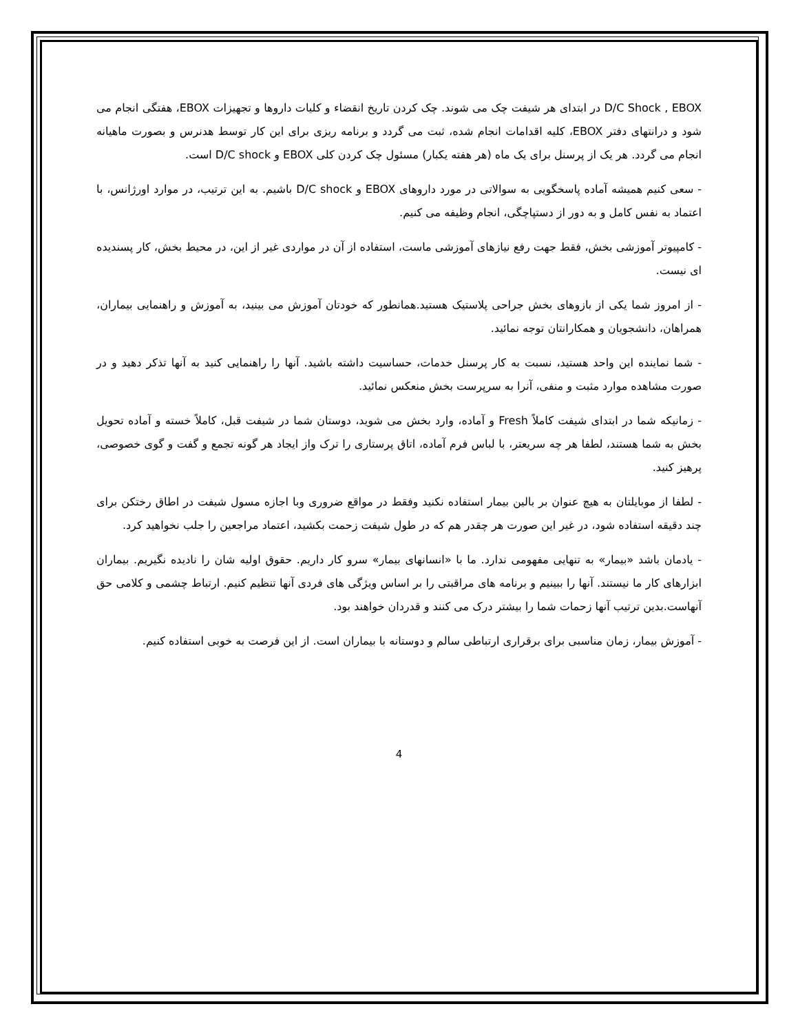D/C Shock , EBOX در ابتدای هر شیفت چک می شوند. چک کردن تاریخ انقضاء و کلیات داروها و تجهیزات EBOX، هفتگی انجام می شود و درانتهای دفتر EBOX، کلیه اقدامات انجام شده، ثبت می گردد و برنامه ریزی برای این کار توسط هدنرس و بصورت ماهیانه انجام می گردد. هر یک از پرسنل برای یک ماه (هر هفته یکبار) مسئول چک کردن کلی EBOX و D/C shock است.
- سعی کنیم همیشه آماده پاسخگویی به سوالاتی در مورد داروهای EBOX و D/C shock باشیم. به این ترتیب، در موارد اورژانس، با اعتماد به نفس کامل و به دور از دستپاچگی، انجام وظیفه می کنیم.
- کامپیوتر آموزشی بخش، فقط جهت رفع نیازهای آموزشی ماست، استفاده از آن در مواردی غیر از این، در محیط بخش، کار پسندیده ای نیست.
- از امروز شما یکی از بازوهای بخش جراحی پلاستیک هستید.همانطور که خودتان آموزش می بینید، به آموزش و راهنمایی بیماران، همراهان، دانشجویان و همکارانتان توجه نمائید.
- شما نماینده این واحد هستید، نسبت به کار پرسنل خدمات، حساسیت داشته باشید. آنها را راهنمایی کنید به آنها تذکر دهید و در صورت مشاهده موارد مثبت و منفی، آنرا به سرپرست بخش منعکس نمائید.
- زمانیکه شما در ابتدای شیفت کاملاً Fresh و آماده، وارد بخش می شوید، دوستان شما در شیفت قبل، کاملاً خسته و آماده تحویل بخش به شما هستند، لطفا هر چه سریعتر، با لباس فرم آماده، اتاق پرستاری را ترک واز ایجاد هر گونه تجمع و گفت و گوی خصوصی، پرهیز کنید.
- لطفا از موبایلتان به هیچ عنوان بر بالین بیمار استفاده نکنید وفقط در مواقع ضروری وبا اجازه مسول شیفت در اطاق رختکن برای چند دقیقه استفاده شود، در غیر این صورت هر چقدر هم که در طول شیفت زحمت بکشید، اعتماد مراجعین را جلب نخواهید کرد.
- یادمان باشد «بیمار» به تنهایی مفهومی ندارد. ما با «انسانهای بیمار» سرو کار داریم. حقوق اولیه شان را نادیده نگیریم. بیماران ابزارهای کار ما نیستند. آنها را ببینیم و برنامه های مراقبتی را بر اساس ویژگی های فردی آنها تنظیم کنیم. ارتباط چشمی و کلامی حق آنهاست.بدین ترتیب آنها زحمات شما را بیشتر درک می کنند و قدردان خواهند بود.
- آموزش بیمار، زمان مناسبی برای برقراری ارتباطی سالم و دوستانه با بیماران است. از این فرصت به خوبی استفاده کنیم.
4